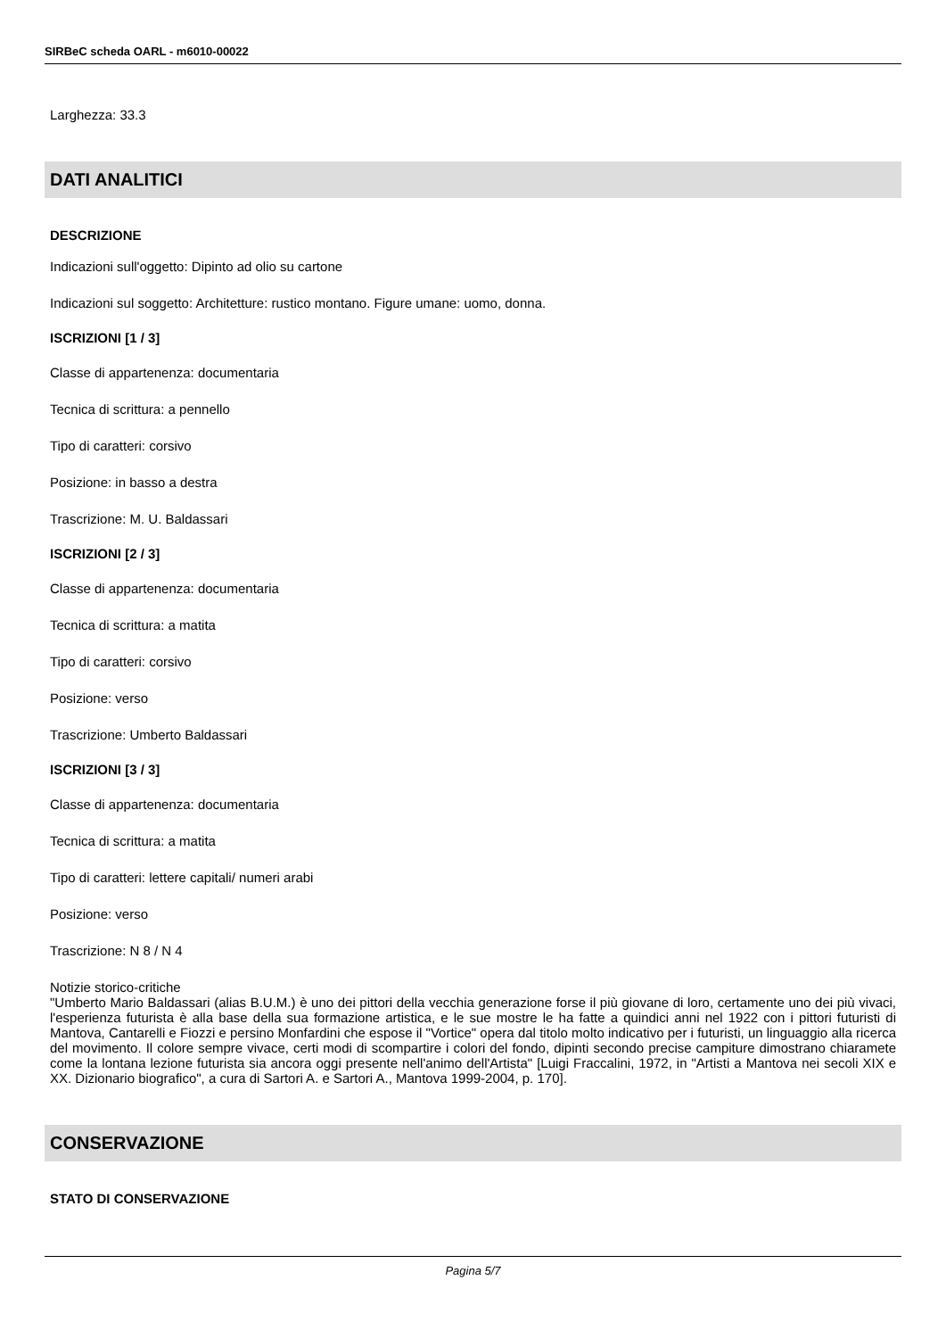SIRBeC scheda OARL - m6010-00022
Larghezza: 33.3
DATI ANALITICI
DESCRIZIONE
Indicazioni sull'oggetto: Dipinto ad olio su cartone
Indicazioni sul soggetto: Architetture: rustico montano. Figure umane: uomo, donna.
ISCRIZIONI [1 / 3]
Classe di appartenenza: documentaria
Tecnica di scrittura: a pennello
Tipo di caratteri: corsivo
Posizione: in basso a destra
Trascrizione: M. U. Baldassari
ISCRIZIONI [2 / 3]
Classe di appartenenza: documentaria
Tecnica di scrittura: a matita
Tipo di caratteri: corsivo
Posizione: verso
Trascrizione: Umberto Baldassari
ISCRIZIONI [3 / 3]
Classe di appartenenza: documentaria
Tecnica di scrittura: a matita
Tipo di caratteri: lettere capitali/ numeri arabi
Posizione: verso
Trascrizione: N 8 / N 4
Notizie storico-critiche
"Umberto Mario Baldassari (alias B.U.M.) è uno dei pittori della vecchia generazione forse il più giovane di loro, certamente uno dei più vivaci, l'esperienza futurista è alla base della sua formazione artistica, e le sue mostre le ha fatte a quindici anni nel 1922 con i pittori futuristi di Mantova, Cantarelli e Fiozzi e persino Monfardini che espose il "Vortice" opera dal titolo molto indicativo per i futuristi, un linguaggio alla ricerca del movimento. Il colore sempre vivace, certi modi di scompartire i colori del fondo, dipinti secondo precise campiture dimostrano chiaramete come la lontana lezione futurista sia ancora oggi presente nell'animo dell'Artista" [Luigi Fraccalini, 1972, in "Artisti a Mantova nei secoli XIX e XX. Dizionario biografico", a cura di Sartori A. e Sartori A., Mantova 1999-2004, p. 170].
CONSERVAZIONE
STATO DI CONSERVAZIONE
Pagina 5/7